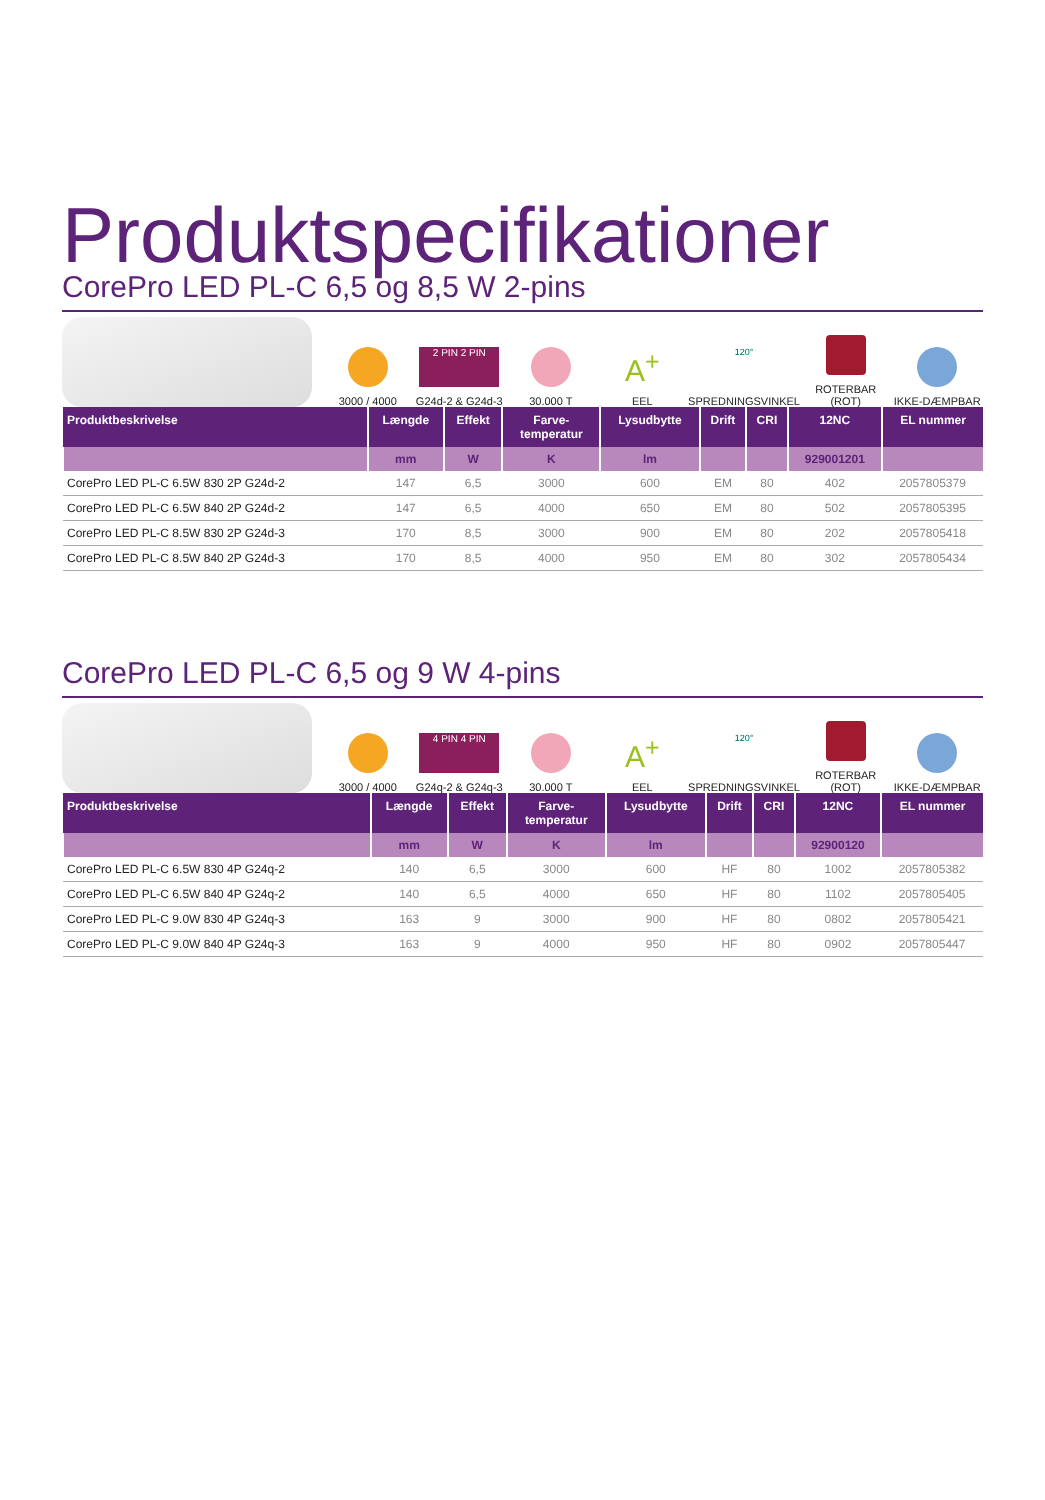Produktspecifikationer
CorePro LED PL-C 6,5 og 8,5 W 2-pins
3000 / 4000
2 PIN 2 PIN
G24d-2 & G24d-3
30.000 T
A<sup>+</sup>
EEL
120°
SPREDNINGSVINKEL
ROTERBAR (ROT)
IKKE-DÆMPBAR
| Produktbeskrivelse | Længde | Effekt | Farve- temperatur | Lysudbytte | Drift | CRI | 12NC | EL nummer |
| --- | --- | --- | --- | --- | --- | --- | --- | --- |
| | mm | W | K | lm | | | 929001201 | |
| CorePro LED PL-C 6.5W 830 2P G24d-2 | 147 | 6,5 | 3000 | 600 | EM | 80 | 402 | 2057805379 |
| CorePro LED PL-C 6.5W 840 2P G24d-2 | 147 | 6,5 | 4000 | 650 | EM | 80 | 502 | 2057805395 |
| CorePro LED PL-C 8.5W 830 2P G24d-3 | 170 | 8,5 | 3000 | 900 | EM | 80 | 202 | 2057805418 |
| CorePro LED PL-C 8.5W 840 2P G24d-3 | 170 | 8,5 | 4000 | 950 | EM | 80 | 302 | 2057805434 |
CorePro LED PL-C 6,5 og 9 W 4-pins
3000 / 4000
4 PIN 4 PIN
G24q-2 & G24q-3
30.000 T
A<sup>+</sup>
EEL
120°
SPREDNINGSVINKEL
ROTERBAR (ROT)
IKKE-DÆMPBAR
| Produktbeskrivelse | Længde | Effekt | Farve- temperatur | Lysudbytte | Drift | CRI | 12NC | EL nummer |
| --- | --- | --- | --- | --- | --- | --- | --- | --- |
| | mm | W | K | lm | | | 92900120 | |
| CorePro LED PL-C 6.5W 830 4P G24q-2 | 140 | 6,5 | 3000 | 600 | HF | 80 | 1002 | 2057805382 |
| CorePro LED PL-C 6.5W 840 4P G24q-2 | 140 | 6,5 | 4000 | 650 | HF | 80 | 1102 | 2057805405 |
| CorePro LED PL-C 9.0W 830 4P G24q-3 | 163 | 9 | 3000 | 900 | HF | 80 | 0802 | 2057805421 |
| CorePro LED PL-C 9.0W 840 4P G24q-3 | 163 | 9 | 4000 | 950 | HF | 80 | 0902 | 2057805447 |